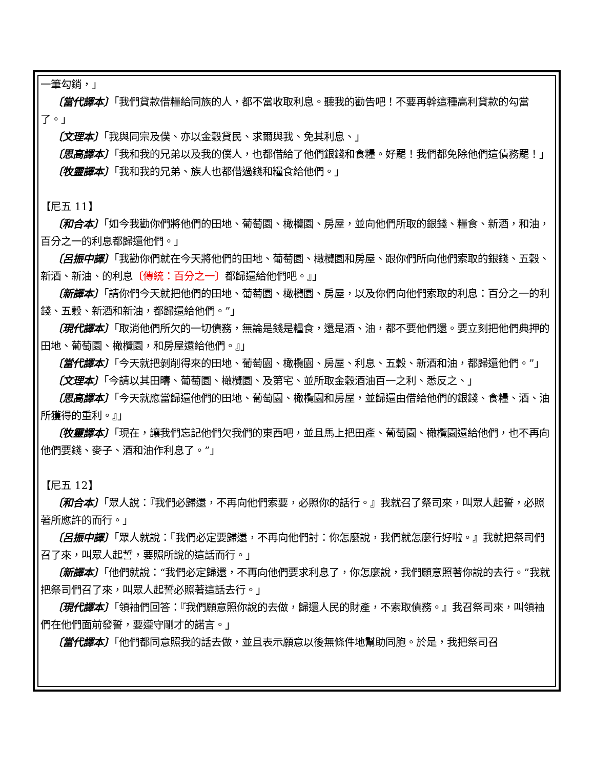一筆勾銷，」
〔當代譯本〕「我們貸款借糧給同族的人，都不當收取利息。聽我的勸告吧！不要再幹這種高利貸款的勾當了。」
〔文理本〕「我與同宗及僕、亦以金穀貸民、求爾與我、免其利息、」
〔思高譯本〕「我和我的兄弟以及我的僕人，也都借給了他們銀錢和食糧。好罷！我們都免除他們這債務罷！」
〔牧靈譯本〕「我和我的兄弟、族人也都借過錢和糧食給他們。」
【尼五 11】
〔和合本〕「如今我勸你們將他們的田地、葡萄園、橄欖園、房屋，並向他們所取的銀錢、糧食、新酒，和油，百分之一的利息都歸還他們。」
〔呂振中譯〕「我勸你們就在今天將他們的田地、葡萄園、橄欖園和房屋、跟你們所向他們索取的銀錢、五穀、新酒、新油、的利息〔傳統：百分之一〕都歸還給他們吧。』」
〔新譯本〕「請你們今天就把他們的田地、葡萄園、橄欖園、房屋，以及你們向他們索取的利息：百分之一的利錢、五穀、新酒和新油，都歸還給他們。”」
〔現代譯本〕「取消他們所欠的一切債務，無論是錢是糧食，還是酒、油，都不要他們還。要立刻把他們典押的田地、葡萄園、橄欖園，和房屋還給他們。』」
〔當代譯本〕「今天就把剝削得來的田地、葡萄園、橄欖園、房屋、利息、五穀、新酒和油，都歸還他們。”」
〔文理本〕「今請以其田疇、葡萄園、橄欖園、及第宅、並所取金穀酒油百一之利、悉反之、」
〔思高譯本〕「今天就應當歸還他們的田地、葡萄園、橄欖園和房屋，並歸還由借給他們的銀錢、食糧、酒、油所獲得的重利。』」
〔牧靈譯本〕「現在，讓我們忘記他們欠我們的東西吧，並且馬上把田產、葡萄園、橄欖園還給他們，也不再向他們要錢、麥子、酒和油作利息了。”」
【尼五 12】
〔和合本〕「眾人說：『我們必歸還，不再向他們索要，必照你的話行。』我就召了祭司來，叫眾人起誓，必照著所應許的而行。」
〔呂振中譯〕「眾人就說：『我們必定要歸還，不再向他們討：你怎麼說，我們就怎麼行好啦。』我就把祭司們召了來，叫眾人起誓，要照所說的這話而行。」
〔新譯本〕「他們就說：“我們必定歸還，不再向他們要求利息了，你怎麼說，我們願意照著你說的去行。”我就把祭司們召了來，叫眾人起誓必照著這話去行。」
〔現代譯本〕「領袖們回答：『我們願意照你說的去做，歸還人民的財產，不索取債務。』我召祭司來，叫領袖們在他們面前發誓，要遵守剛才的諾言。」
〔當代譯本〕「他們都同意照我的話去做，並且表示願意以後無條件地幫助同胞。於是，我把祭司召